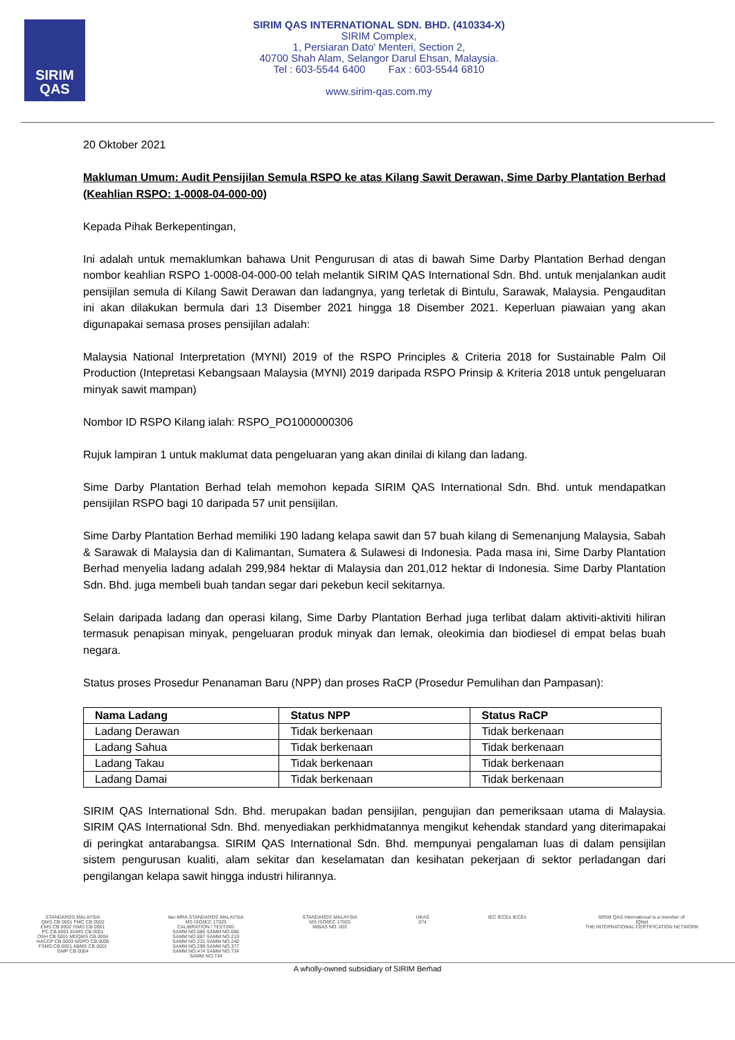SIRIM
QAS
SIRIM QAS INTERNATIONAL SDN. BHD. (410334-X)
SIRIM Complex,
1, Persiaran Dato' Menteri, Section 2,
40700 Shah Alam, Selangor Darul Ehsan, Malaysia.
Tel : 603-5544 6400 Fax : 603-5544 6810
www.sirim-qas.com.my
20 Oktober 2021
Makluman Umum: Audit Pensijilan Semula RSPO ke atas Kilang Sawit Derawan, Sime Darby Plantation Berhad (Keahlian RSPO: 1-0008-04-000-00)
Kepada Pihak Berkepentingan,
Ini adalah untuk memaklumkan bahawa Unit Pengurusan di atas di bawah Sime Darby Plantation Berhad dengan nombor keahlian RSPO 1-0008-04-000-00 telah melantik SIRIM QAS International Sdn. Bhd. untuk menjalankan audit pensijilan semula di Kilang Sawit Derawan dan ladangnya, yang terletak di Bintulu, Sarawak, Malaysia. Pengauditan ini akan dilakukan bermula dari 13 Disember 2021 hingga 18 Disember 2021. Keperluan piawaian yang akan digunapakai semasa proses pensijilan adalah:
Malaysia National Interpretation (MYNI) 2019 of the RSPO Principles & Criteria 2018 for Sustainable Palm Oil Production (Intepretasi Kebangsaan Malaysia (MYNI) 2019 daripada RSPO Prinsip & Kriteria 2018 untuk pengeluaran minyak sawit mampan)
Nombor ID RSPO Kilang ialah: RSPO_PO1000000306
Rujuk lampiran 1 untuk maklumat data pengeluaran yang akan dinilai di kilang dan ladang.
Sime Darby Plantation Berhad telah memohon kepada SIRIM QAS International Sdn. Bhd. untuk mendapatkan pensijilan RSPO bagi 10 daripada 57 unit pensijilan.
Sime Darby Plantation Berhad memiliki 190 ladang kelapa sawit dan 57 buah kilang di Semenanjung Malaysia, Sabah & Sarawak di Malaysia dan di Kalimantan, Sumatera & Sulawesi di Indonesia. Pada masa ini, Sime Darby Plantation Berhad menyelia ladang adalah 299,984 hektar di Malaysia dan 201,012 hektar di Indonesia. Sime Darby Plantation Sdn. Bhd. juga membeli buah tandan segar dari pekebun kecil sekitarnya.
Selain daripada ladang dan operasi kilang, Sime Darby Plantation Berhad juga terlibat dalam aktiviti-aktiviti hiliran termasuk penapisan minyak, pengeluaran produk minyak dan lemak, oleokimia dan biodiesel di empat belas buah negara.
Status proses Prosedur Penanaman Baru (NPP) dan proses RaCP (Prosedur Pemulihan dan Pampasan):
| Nama Ladang | Status NPP | Status RaCP |
| --- | --- | --- |
| Ladang Derawan | Tidak berkenaan | Tidak berkenaan |
| Ladang Sahua | Tidak berkenaan | Tidak berkenaan |
| Ladang Takau | Tidak berkenaan | Tidak berkenaan |
| Ladang Damai | Tidak berkenaan | Tidak berkenaan |
SIRIM QAS International Sdn. Bhd. merupakan badan pensijilan, pengujian dan pemeriksaan utama di Malaysia. SIRIM QAS International Sdn. Bhd. menyediakan perkhidmatannya mengikut kehendak standard yang diterimapakai di peringkat antarabangsa. SIRIM QAS International Sdn. Bhd. mempunyai pengalaman luas di dalam pensijilan sistem pengurusan kualiti, alam sekitar dan keselamatan dan kesihatan pekerjaan di sektor perladangan dari pengilangan kelapa sawit hingga industri hilirannya.
STANDARDS MALAYSIA
QMS CB 0001 FMC CB 0002
EMS CB 0002 ISMS CB 0001
PC CB 0001 EnMS CB 0001
OSH CB 0001 MDQMS CB 0004
HACCP CB 0003 MSPO CB 0005
FSMS CB 0001 ABMS CB 0001
GMP CB 0004
ilac-MRA STANDARDS MALAYSIA
MS ISO/IEC 17025
CALIBRATION / TESTING
SAMM NO.085 SAMM NO.086
SAMM NO.087 SAMM NO.219
SAMM NO.231 SAMM NO.240
SAMM NO.299 SAMM NO.377
SAMM NO.474 SAMM NO.734
SAMM NO.734
STANDARDS MALAYSIA
MS ISO/IEC 17020
MIBAS NO. 003
UKAS
074
IEC IECEx IECEx SIRIM QAS International is a member of:
IQNet
THE INTERNATIONAL CERTIFICATION NETWORK
A wholly-owned subsidiary of SIRIM Berhad